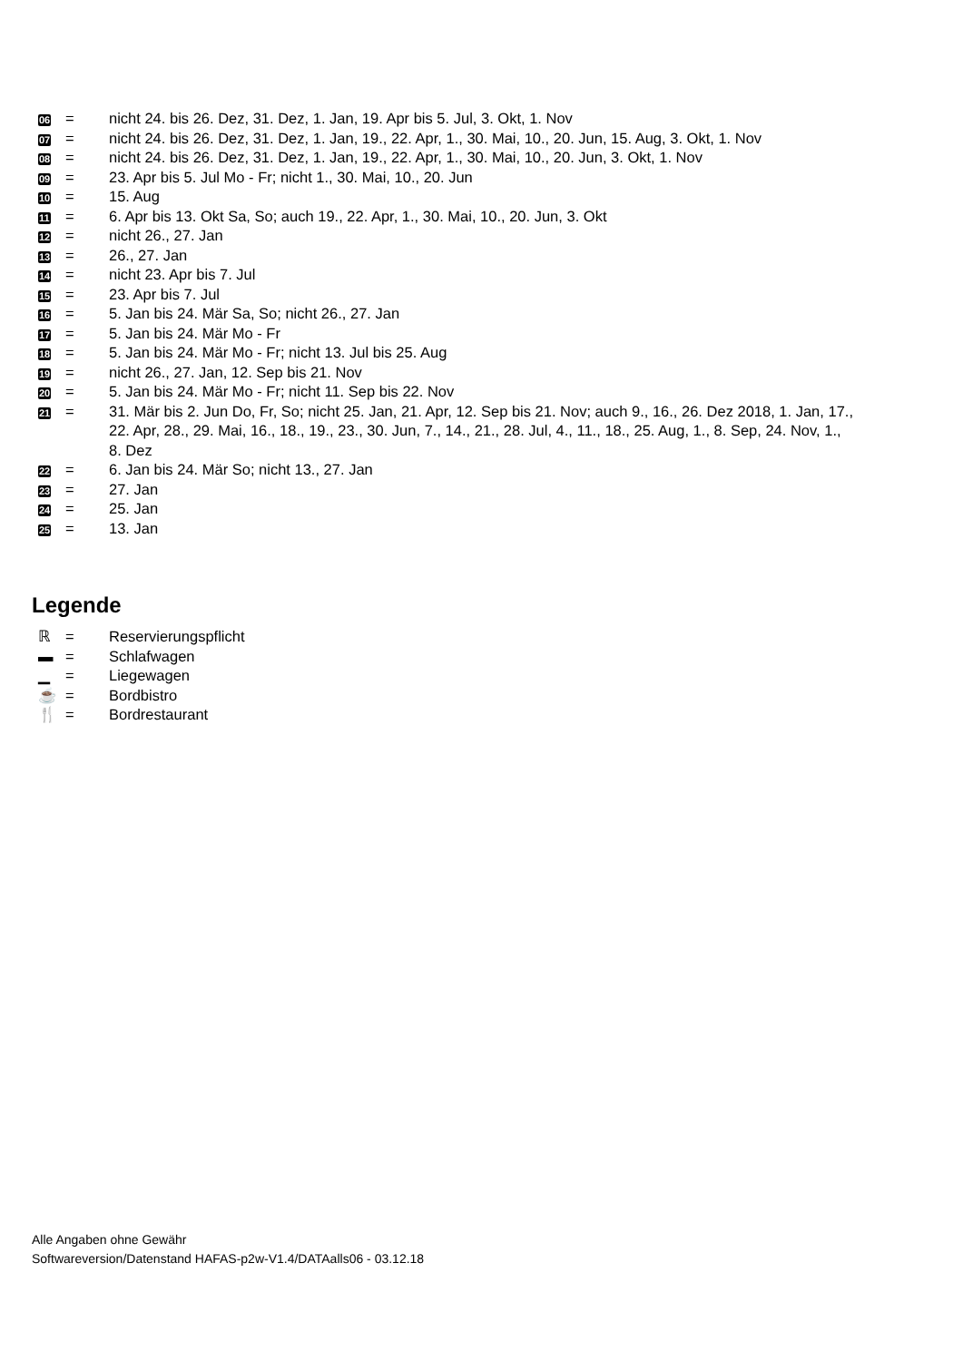| 06 | = | nicht 24. bis 26. Dez, 31. Dez, 1. Jan, 19. Apr bis 5. Jul, 3. Okt, 1. Nov |
| 07 | = | nicht 24. bis 26. Dez, 31. Dez, 1. Jan, 19., 22. Apr, 1., 30. Mai, 10., 20. Jun, 15. Aug, 3. Okt, 1. Nov |
| 08 | = | nicht 24. bis 26. Dez, 31. Dez, 1. Jan, 19., 22. Apr, 1., 30. Mai, 10., 20. Jun, 3. Okt, 1. Nov |
| 09 | = | 23. Apr bis 5. Jul Mo - Fr; nicht 1., 30. Mai, 10., 20. Jun |
| 10 | = | 15. Aug |
| 11 | = | 6. Apr bis 13. Okt Sa, So; auch 19., 22. Apr, 1., 30. Mai, 10., 20. Jun, 3. Okt |
| 12 | = | nicht 26., 27. Jan |
| 13 | = | 26., 27. Jan |
| 14 | = | nicht 23. Apr bis 7. Jul |
| 15 | = | 23. Apr bis 7. Jul |
| 16 | = | 5. Jan bis 24. Mär Sa, So; nicht 26., 27. Jan |
| 17 | = | 5. Jan bis 24. Mär Mo - Fr |
| 18 | = | 5. Jan bis 24. Mär Mo - Fr; nicht 13. Jul bis 25. Aug |
| 19 | = | nicht 26., 27. Jan, 12. Sep bis 21. Nov |
| 20 | = | 5. Jan bis 24. Mär Mo - Fr; nicht 11. Sep bis 22. Nov |
| 21 | = | 31. Mär bis 2. Jun Do, Fr, So; nicht 25. Jan, 21. Apr, 12. Sep bis 21. Nov; auch 9., 16., 26. Dez 2018, 1. Jan, 17., 22. Apr, 28., 29. Mai, 16., 18., 19., 23., 30. Jun, 7., 14., 21., 28. Jul, 4., 11., 18., 25. Aug, 1., 8. Sep, 24. Nov, 1., 8. Dez |
| 22 | = | 6. Jan bis 24. Mär So; nicht 13., 27. Jan |
| 23 | = | 27. Jan |
| 24 | = | 25. Jan |
| 25 | = | 13. Jan |
Legende
| ℝ | = | Reservierungspflicht |
| ▬ | = | Schlafwagen |
| ▁ | = | Liegewagen |
| ☕ | = | Bordbistro |
| 🍴 | = | Bordrestaurant |
Alle Angaben ohne Gewähr
Softwareversion/Datenstand HAFAS-p2w-V1.4/DATAalls06 - 03.12.18